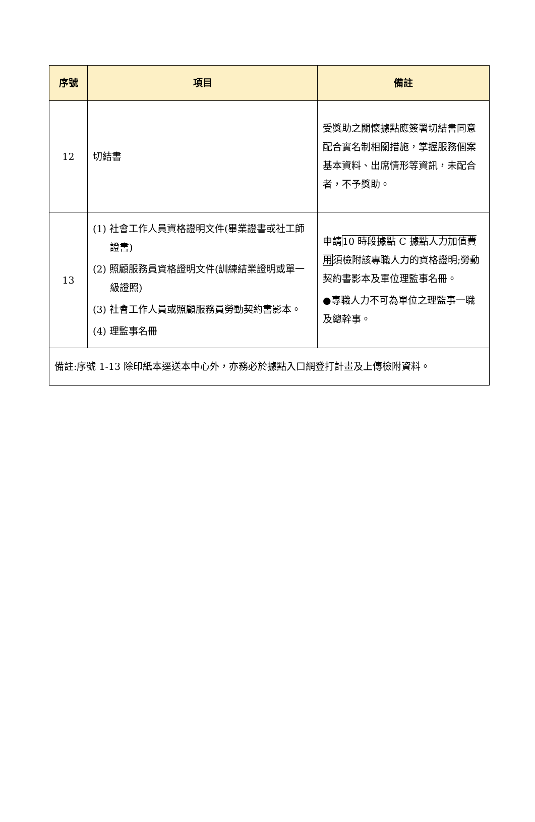| 序號 | 項目 | 備註 |
| --- | --- | --- |
| 12 | 切結書 | 受獎助之關懷據點應簽署切結書同意配合實名制相關措施，掌握服務個案基本資料、出席情形等資訊，未配合者，不予獎助。 |
| 13 | (1) 社會工作人員資格證明文件(畢業證書或社工師證書) (2) 照顧服務員資格證明文件(訓練結業證明或單一級證照) (3) 社會工作人員或照顧服務員勞動契約書影本。 (4) 理監事名冊 | 申請 10 時段據點 C 據點人力加值費用 須檢附該專職人力的資格證明;勞動契約書影本及單位理監事名冊。 ●專職人力不可為單位之理監事一職及總幹事。 |
| 備註:序號 1-13 除印紙本逕送本中心外，亦務必於據點入口網登打計畫及上傳檢附資料。 | | |